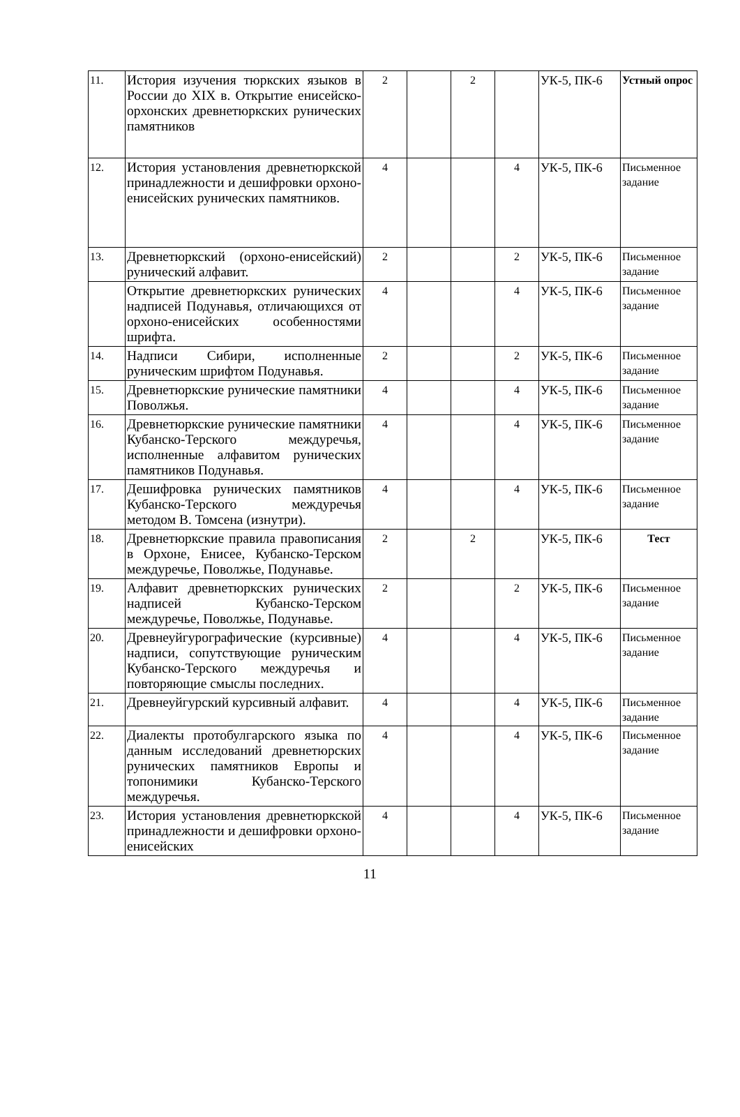| 11. | История изучения тюркских языков в России до XIX в. Открытие енисейско-орхонских древнетюркских рунических памятников | 2 | | 2 | | УК-5, ПК-6 | Устный опрос |
| 12. | История установления древнетюркской принадлежности и дешифровки орхоно-енисейских рунических памятников. | 4 | | | 4 | УК-5, ПК-6 | Письменное задание |
| 13. | Древнетюркский (орхоно-енисейский) рунический алфавит. | 2 | | | 2 | УК-5, ПК-6 | Письменное задание |
| | Открытие древнетюркских рунических надписей Подунавья, отличающихся от орхоно-енисейских особенностями шрифта. | 4 | | | 4 | УК-5, ПК-6 | Письменное задание |
| 14. | Надписи Сибири, исполненные руническим шрифтом Подунавья. | 2 | | | 2 | УК-5, ПК-6 | Письменное задание |
| 15. | Древнетюркские рунические памятники Поволжья. | 4 | | | 4 | УК-5, ПК-6 | Письменное задание |
| 16. | Древнетюркские рунические памятники Кубанско-Терского междуречья, исполненные алфавитом рунических памятников Подунавья. | 4 | | | 4 | УК-5, ПК-6 | Письменное задание |
| 17. | Дешифровка рунических памятников Кубанско-Терского междуречья методом В. Томсена (изнутри). | 4 | | | 4 | УК-5, ПК-6 | Письменное задание |
| 18. | Древнетюркские правила правописания в Орхоне, Енисее, Кубанско-Терском междуречье, Поволжье, Подунавье. | 2 | | 2 | | УК-5, ПК-6 | Тест |
| 19. | Алфавит древнетюркских рунических надписей Кубанско-Терском междуречье, Поволжье, Подунавье. | 2 | | | 2 | УК-5, ПК-6 | Письменное задание |
| 20. | Древнеуйгурографические (курсивные) надписи, сопутствующие руническим Кубанско-Терского междуречья и повторяющие смыслы последних. | 4 | | | 4 | УК-5, ПК-6 | Письменное задание |
| 21. | Древнеуйгурский курсивный алфавит. | 4 | | | 4 | УК-5, ПК-6 | Письменное задание |
| 22. | Диалекты протобулгарского языка по данным исследований древнетюрских рунических памятников Европы и топонимики Кубанско-Терского междуречья. | 4 | | | 4 | УК-5, ПК-6 | Письменное задание |
| 23. | История установления древнетюркской принадлежности и дешифровки орхоно-енисейских | 4 | | | 4 | УК-5, ПК-6 | Письменное задание |
11